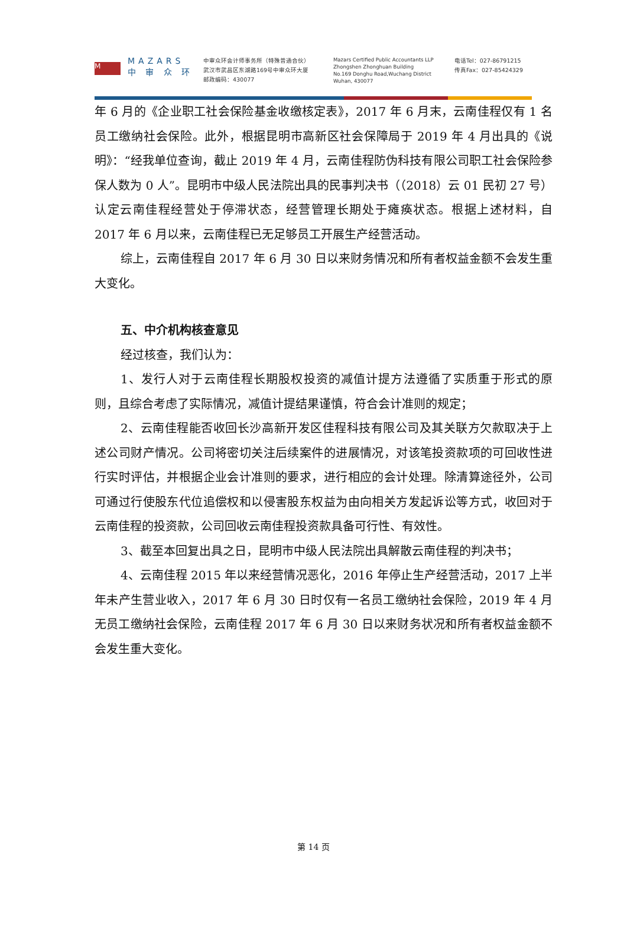M
MAZARS
中 审 众 环
中审众环会计师事务所（特殊普通合伙）
武汉市武昌区东湖路169号中审众环大厦
邮政编码：430077
Mazars Certified Public Accountants LLP
Zhongshen Zhonghuan Building
No.169 Donghu Road,Wuchang District
Wuhan, 430077
电话Tel：027-86791215
传真Fax：027-85424329
年 6 月的《企业职工社会保险基金收缴核定表》，2017 年 6 月末，云南佳程仅有 1 名员工缴纳社会保险。此外，根据昆明市高新区社会保障局于 2019 年 4 月出具的《说明》：“经我单位查询，截止 2019 年 4 月，云南佳程防伪科技有限公司职工社会保险参保人数为 0 人”。昆明市中级人民法院出具的民事判决书（（2018）云 01 民初 27 号）认定云南佳程经营处于停滞状态，经营管理长期处于瘫痪状态。根据上述材料，自 2017 年 6 月以来，云南佳程已无足够员工开展生产经营活动。
综上，云南佳程自 2017 年 6 月 30 日以来财务情况和所有者权益金额不会发生重大变化。
五、中介机构核查意见
经过核查，我们认为：
1、发行人对于云南佳程长期股权投资的减值计提方法遵循了实质重于形式的原则，且综合考虑了实际情况，减值计提结果谨慎，符合会计准则的规定；
2、云南佳程能否收回长沙高新开发区佳程科技有限公司及其关联方欠款取决于上述公司财产情况。公司将密切关注后续案件的进展情况，对该笔投资款项的可回收性进行实时评估，并根据企业会计准则的要求，进行相应的会计处理。除清算途径外，公司可通过行使股东代位追偿权和以侵害股东权益为由向相关方发起诉讼等方式，收回对于云南佳程的投资款，公司回收云南佳程投资款具备可行性、有效性。
3、截至本回复出具之日，昆明市中级人民法院出具解散云南佳程的判决书；
4、云南佳程 2015 年以来经营情况恶化，2016 年停止生产经营活动，2017 上半年未产生营业收入，2017 年 6 月 30 日时仅有一名员工缴纳社会保险，2019 年 4 月无员工缴纳社会保险，云南佳程 2017 年 6 月 30 日以来财务状况和所有者权益金额不会发生重大变化。
第 14 页